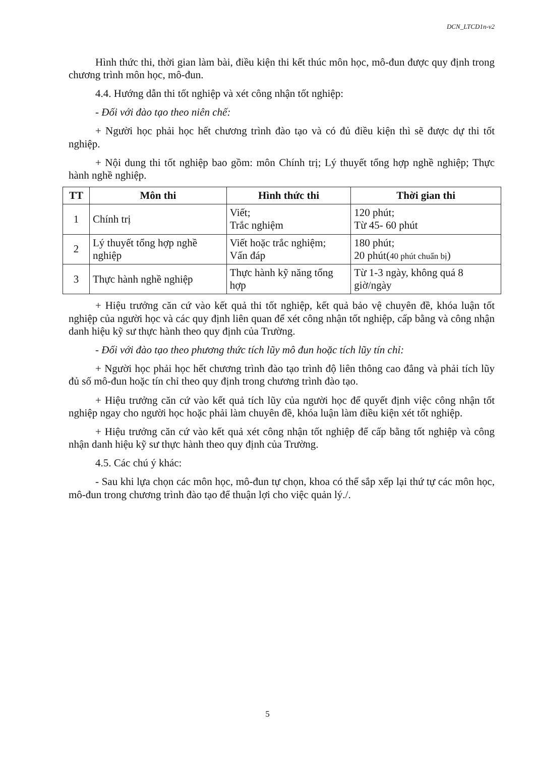DCN_LTCD1n-v2
Hình thức thi, thời gian làm bài, điều kiện thi kết thúc môn học, mô-đun được quy định trong chương trình môn học, mô-đun.
4.4. Hướng dẫn thi tốt nghiệp và xét công nhận tốt nghiệp:
- Đối với đào tạo theo niên chế:
+ Người học phải học hết chương trình đào tạo và có đủ điều kiện thì sẽ được dự thi tốt nghiệp.
+ Nội dung thi tốt nghiệp bao gồm: môn Chính trị; Lý thuyết tổng hợp nghề nghiệp; Thực hành nghề nghiệp.
| TT | Môn thi | Hình thức thi | Thời gian thi |
| --- | --- | --- | --- |
| 1 | Chính trị | Viết; Trắc nghiệm | 120 phút; Từ 45- 60 phút |
| 2 | Lý thuyết tổng hợp nghề nghiệp | Viết hoặc trắc nghiệm; Vấn đáp | 180 phút; 20 phút( 40 phút chuẩn bị ) |
| 3 | Thực hành nghề nghiệp | Thực hành kỹ năng tổng hợp | Từ 1-3 ngày, không quá 8 giờ/ngày |
+ Hiệu trưởng căn cứ vào kết quả thi tốt nghiệp, kết quả bảo vệ chuyên đề, khóa luận tốt nghiệp của người học và các quy định liên quan để xét công nhận tốt nghiệp, cấp bằng và công nhận danh hiệu kỹ sư thực hành theo quy định của Trường.
- Đối với đào tạo theo phương thức tích lũy mô đun hoặc tích lũy tín chỉ:
+ Người học phải học hết chương trình đào tạo trình độ liên thông cao đẳng và phải tích lũy đủ số mô-đun hoặc tín chỉ theo quy định trong chương trình đào tạo.
+ Hiệu trưởng căn cứ vào kết quả tích lũy của người học để quyết định việc công nhận tốt nghiệp ngay cho người học hoặc phải làm chuyên đề, khóa luận làm điều kiện xét tốt nghiệp.
+ Hiệu trưởng căn cứ vào kết quả xét công nhận tốt nghiệp để cấp bằng tốt nghiệp và công nhận danh hiệu kỹ sư thực hành theo quy định của Trường.
4.5. Các chú ý khác:
- Sau khi lựa chọn các môn học, mô-đun tự chọn, khoa có thể sắp xếp lại thứ tự các môn học, mô-đun trong chương trình đào tạo để thuận lợi cho việc quản lý./.
5